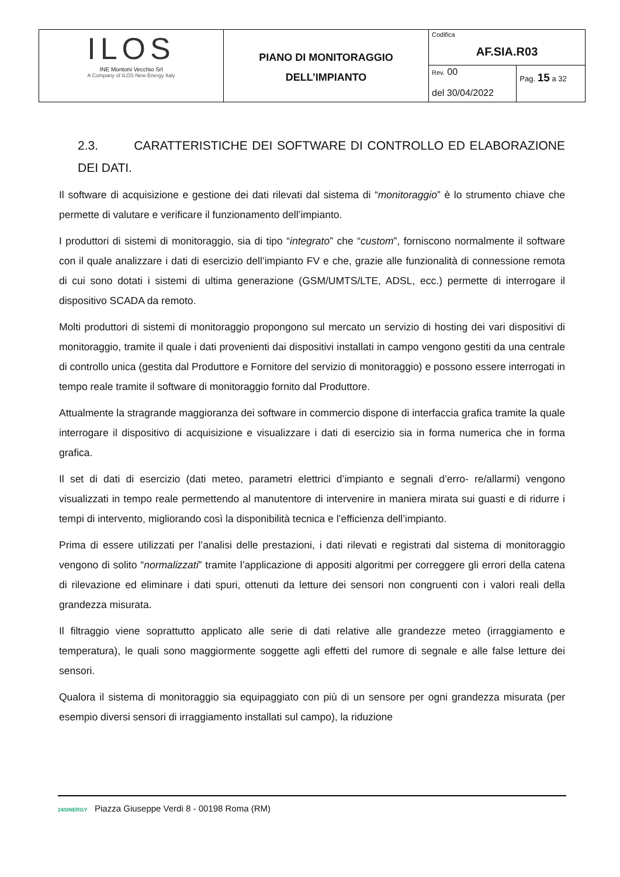| ILOS INE Montoni Vecchio Srl A Company of ILOS New Energy Italy | PIANO DI MONITORAGGIO DELL’IMPIANTO | Codifica AF.SIA.R03 | |
| | | Rev. 00 del 30/04/2022 | Pag. 15 a 32 |
2.3. CARATTERISTICHE DEI SOFTWARE DI CONTROLLO ED ELABORAZIONE DEI DATI.
Il software di acquisizione e gestione dei dati rilevati dal sistema di “monitoraggio” è lo strumento chiave che permette di valutare e verificare il funzionamento dell’impianto.
I produttori di sistemi di monitoraggio, sia di tipo “integrato” che “custom”, forniscono normalmente il software con il quale analizzare i dati di esercizio dell’impianto FV e che, grazie alle funzionalità di connessione remota di cui sono dotati i sistemi di ultima generazione (GSM/UMTS/LTE, ADSL, ecc.) permette di interrogare il dispositivo SCADA da remoto.
Molti produttori di sistemi di monitoraggio propongono sul mercato un servizio di hosting dei vari dispositivi di monitoraggio, tramite il quale i dati provenienti dai dispositivi installati in campo vengono gestiti da una centrale di controllo unica (gestita dal Produttore e Fornitore del servizio di monitoraggio) e possono essere interrogati in tempo reale tramite il software di monitoraggio fornito dal Produttore.
Attualmente la stragrande maggioranza dei software in commercio dispone di interfaccia grafica tramite la quale interrogare il dispositivo di acquisizione e visualizzare i dati di esercizio sia in forma numerica che in forma grafica.
Il set di dati di esercizio (dati meteo, parametri elettrici d’impianto e segnali d’erro- re/allarmi) vengono visualizzati in tempo reale permettendo al manutentore di intervenire in maniera mirata sui guasti e di ridurre i tempi di intervento, migliorando così la disponibilità tecnica e l’efficienza dell’impianto.
Prima di essere utilizzati per l’analisi delle prestazioni, i dati rilevati e registrati dal sistema di monitoraggio vengono di solito “normalizzati” tramite l’applicazione di appositi algoritmi per correggere gli errori della catena di rilevazione ed eliminare i dati spuri, ottenuti da letture dei sensori non congruenti con i valori reali della grandezza misurata.
Il filtraggio viene soprattutto applicato alle serie di dati relative alle grandezze meteo (irraggiamento e temperatura), le quali sono maggiormente soggette agli effetti del rumore di segnale e alle false letture dei sensori.
Qualora il sistema di monitoraggio sia equipaggiato con più di un sensore per ogni grandezza misurata (per esempio diversi sensori di irraggiamento installati sul campo), la riduzione
24SINERGY Piazza Giuseppe Verdi 8 - 00198 Roma (RM)